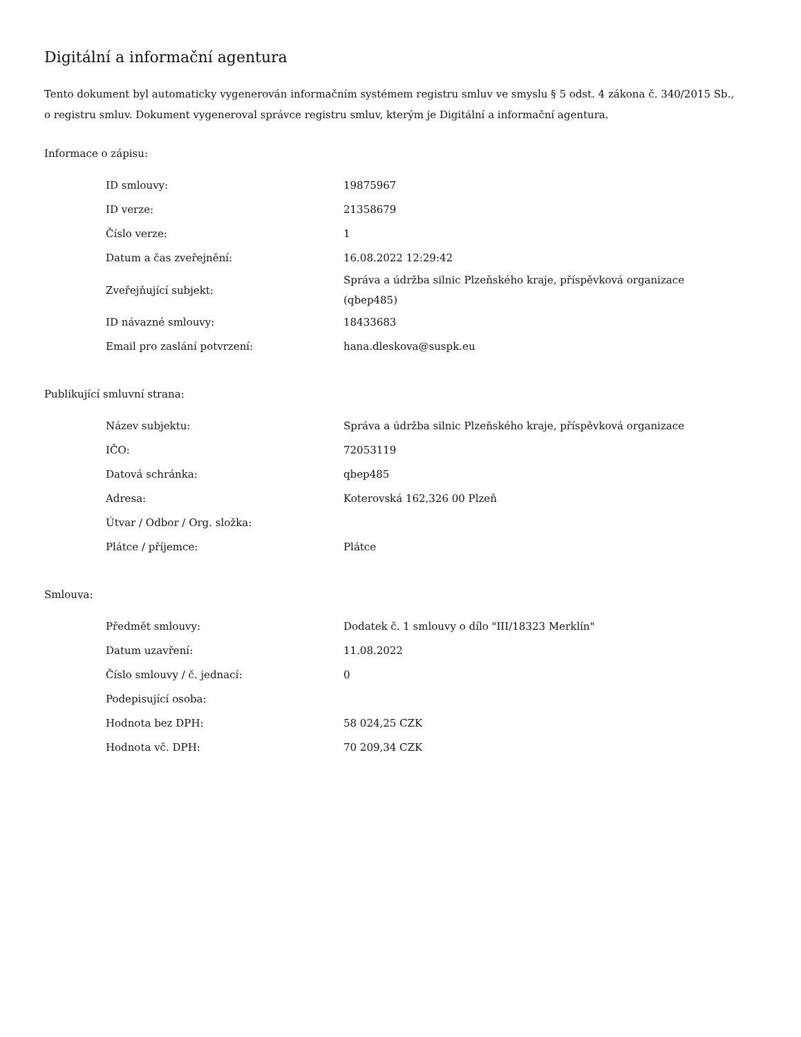Digitální a informační agentura
Tento dokument byl automaticky vygenerován informačním systémem registru smluv ve smyslu § 5 odst. 4 zákona č. 340/2015 Sb., o registru smluv. Dokument vygeneroval správce registru smluv, kterým je Digitální a informační agentura.
Informace o zápisu:
| ID smlouvy: | 19875967 |
| ID verze: | 21358679 |
| Číslo verze: | 1 |
| Datum a čas zveřejnění: | 16.08.2022 12:29:42 |
| Zveřejňující subjekt: | Správa a údržba silnic Plzeňského kraje, příspěvková organizace (qbep485) |
| ID návazné smlouvy: | 18433683 |
| Email pro zaslání potvrzení: | hana.dleskova@suspk.eu |
Publikující smluvní strana:
| Název subjektu: | Správa a údržba silnic Plzeňského kraje, příspěvková organizace |
| IČO: | 72053119 |
| Datová schránka: | qbep485 |
| Adresa: | Koterovská 162,326 00 Plzeň |
| Útvar / Odbor / Org. složka: | |
| Plátce / příjemce: | Plátce |
Smlouva:
| Předmět smlouvy: | Dodatek č. 1 smlouvy o dílo "III/18323 Merklín" |
| Datum uzavření: | 11.08.2022 |
| Číslo smlouvy / č. jednací: | 0 |
| Podepisující osoba: | |
| Hodnota bez DPH: | 58 024,25 CZK |
| Hodnota vč. DPH: | 70 209,34 CZK |